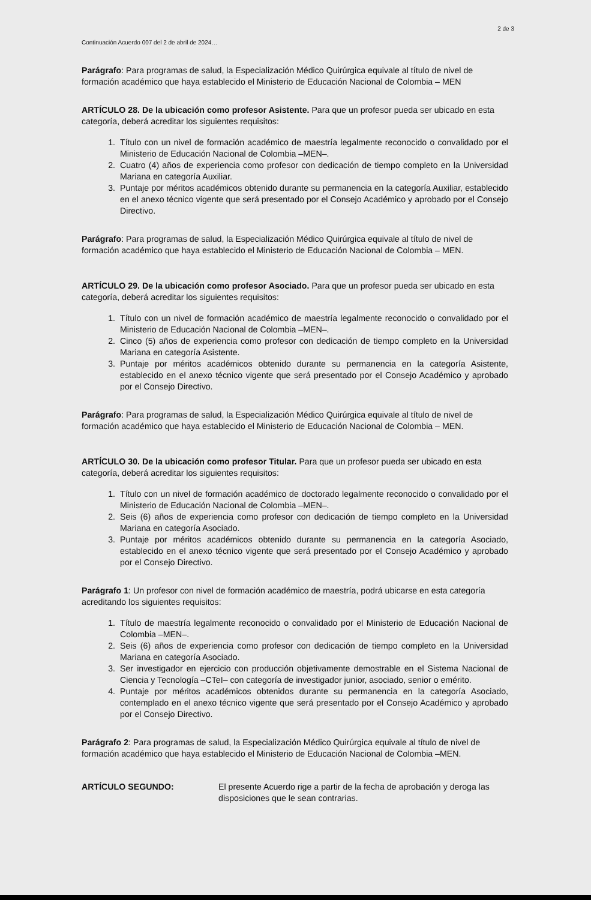2 de 3
Continuación Acuerdo 007 del 2 de abril de 2024…
Parágrafo: Para programas de salud, la Especialización Médico Quirúrgica equivale al título de nivel de formación académico que haya establecido el Ministerio de Educación Nacional de Colombia – MEN
ARTÍCULO 28. De la ubicación como profesor Asistente. Para que un profesor pueda ser ubicado en esta categoría, deberá acreditar los siguientes requisitos:
1. Título con un nivel de formación académico de maestría legalmente reconocido o convalidado por el Ministerio de Educación Nacional de Colombia –MEN–.
2. Cuatro (4) años de experiencia como profesor con dedicación de tiempo completo en la Universidad Mariana en categoría Auxiliar.
3. Puntaje por méritos académicos obtenido durante su permanencia en la categoría Auxiliar, establecido en el anexo técnico vigente que será presentado por el Consejo Académico y aprobado por el Consejo Directivo.
Parágrafo: Para programas de salud, la Especialización Médico Quirúrgica equivale al título de nivel de formación académico que haya establecido el Ministerio de Educación Nacional de Colombia – MEN.
ARTÍCULO 29. De la ubicación como profesor Asociado. Para que un profesor pueda ser ubicado en esta categoría, deberá acreditar los siguientes requisitos:
1. Título con un nivel de formación académico de maestría legalmente reconocido o convalidado por el Ministerio de Educación Nacional de Colombia –MEN–.
2. Cinco (5) años de experiencia como profesor con dedicación de tiempo completo en la Universidad Mariana en categoría Asistente.
3. Puntaje por méritos académicos obtenido durante su permanencia en la categoría Asistente, establecido en el anexo técnico vigente que será presentado por el Consejo Académico y aprobado por el Consejo Directivo.
Parágrafo: Para programas de salud, la Especialización Médico Quirúrgica equivale al título de nivel de formación académico que haya establecido el Ministerio de Educación Nacional de Colombia – MEN.
ARTÍCULO 30. De la ubicación como profesor Titular. Para que un profesor pueda ser ubicado en esta categoría, deberá acreditar los siguientes requisitos:
1. Título con un nivel de formación académico de doctorado legalmente reconocido o convalidado por el Ministerio de Educación Nacional de Colombia –MEN–.
2. Seis (6) años de experiencia como profesor con dedicación de tiempo completo en la Universidad Mariana en categoría Asociado.
3. Puntaje por méritos académicos obtenido durante su permanencia en la categoría Asociado, establecido en el anexo técnico vigente que será presentado por el Consejo Académico y aprobado por el Consejo Directivo.
Parágrafo 1: Un profesor con nivel de formación académico de maestría, podrá ubicarse en esta categoría acreditando los siguientes requisitos:
1. Título de maestría legalmente reconocido o convalidado por el Ministerio de Educación Nacional de Colombia –MEN–.
2. Seis (6) años de experiencia como profesor con dedicación de tiempo completo en la Universidad Mariana en categoría Asociado.
3. Ser investigador en ejercicio con producción objetivamente demostrable en el Sistema Nacional de Ciencia y Tecnología –CTeI– con categoría de investigador junior, asociado, senior o emérito.
4. Puntaje por méritos académicos obtenidos durante su permanencia en la categoría Asociado, contemplado en el anexo técnico vigente que será presentado por el Consejo Académico y aprobado por el Consejo Directivo.
Parágrafo 2: Para programas de salud, la Especialización Médico Quirúrgica equivale al título de nivel de formación académico que haya establecido el Ministerio de Educación Nacional de Colombia –MEN.
ARTÍCULO SEGUNDO: El presente Acuerdo rige a partir de la fecha de aprobación y deroga las disposiciones que le sean contrarias.